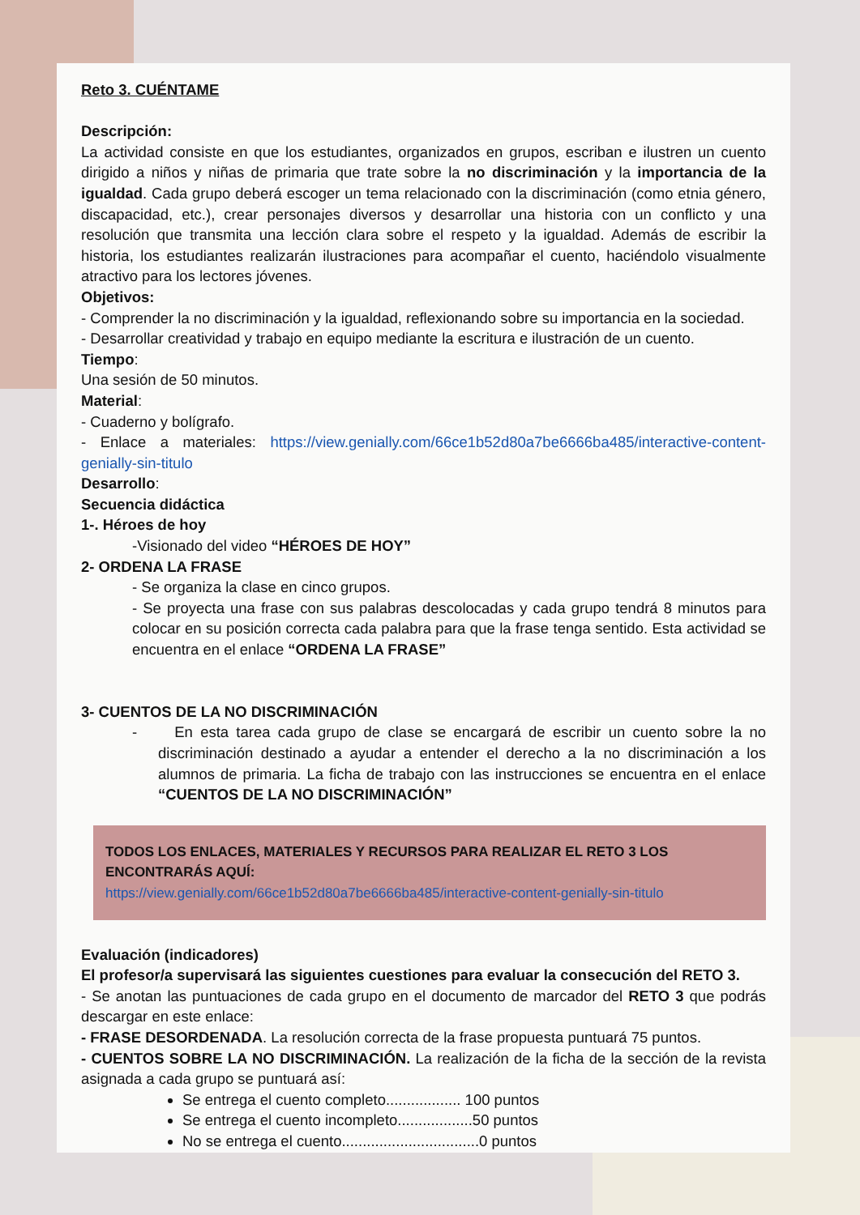Reto 3. CUÉNTAME
Descripción:
La actividad consiste en que los estudiantes, organizados en grupos, escriban e ilustren un cuento dirigido a niños y niñas de primaria que trate sobre la no discriminación y la importancia de la igualdad. Cada grupo deberá escoger un tema relacionado con la discriminación (como etnia género, discapacidad, etc.), crear personajes diversos y desarrollar una historia con un conflicto y una resolución que transmita una lección clara sobre el respeto y la igualdad. Además de escribir la historia, los estudiantes realizarán ilustraciones para acompañar el cuento, haciéndolo visualmente atractivo para los lectores jóvenes.
Objetivos:
- Comprender la no discriminación y la igualdad, reflexionando sobre su importancia en la sociedad.
- Desarrollar creatividad y trabajo en equipo mediante la escritura e ilustración de un cuento.
Tiempo:
Una sesión de 50 minutos.
Material:
- Cuaderno y bolígrafo.
- Enlace a materiales: https://view.genially.com/66ce1b52d80a7be6666ba485/interactive-content-genially-sin-titulo
Desarrollo:
Secuencia didáctica
1-. Héroes de hoy
-Visionado del video “HÉROES DE HOY”
2- ORDENA LA FRASE
- Se organiza la clase en cinco grupos.
- Se proyecta una frase con sus palabras descolocadas y cada grupo tendrá 8 minutos para colocar en su posición correcta cada palabra para que la frase tenga sentido. Esta actividad se encuentra en el enlace “ORDENA LA FRASE”
3- CUENTOS DE LA NO DISCRIMINACIÓN
- En esta tarea cada grupo de clase se encargará de escribir un cuento sobre la no discriminación destinado a ayudar a entender el derecho a la no discriminación a los alumnos de primaria. La ficha de trabajo con las instrucciones se encuentra en el enlace “CUENTOS DE LA NO DISCRIMINACIÓN”
TODOS LOS ENLACES, MATERIALES Y RECURSOS PARA REALIZAR EL RETO 3 LOS ENCONTRARÁS AQUÍ:
https://view.genially.com/66ce1b52d80a7be6666ba485/interactive-content-genially-sin-titulo
Evaluación (indicadores)
El profesor/a supervisará las siguientes cuestiones para evaluar la consecución del RETO 3.
- Se anotan las puntuaciones de cada grupo en el documento de marcador del RETO 3 que podrás descargar en este enlace:
- FRASE DESORDENADA. La resolución correcta de la frase propuesta puntuará 75 puntos.
- CUENTOS SOBRE LA NO DISCRIMINACIÓN. La realización de la ficha de la sección de la revista asignada a cada grupo se puntuará así:
Se entrega el cuento completo.................. 100 puntos
Se entrega el cuento incompleto..................50 puntos
No se entrega el cuento.................................0 puntos